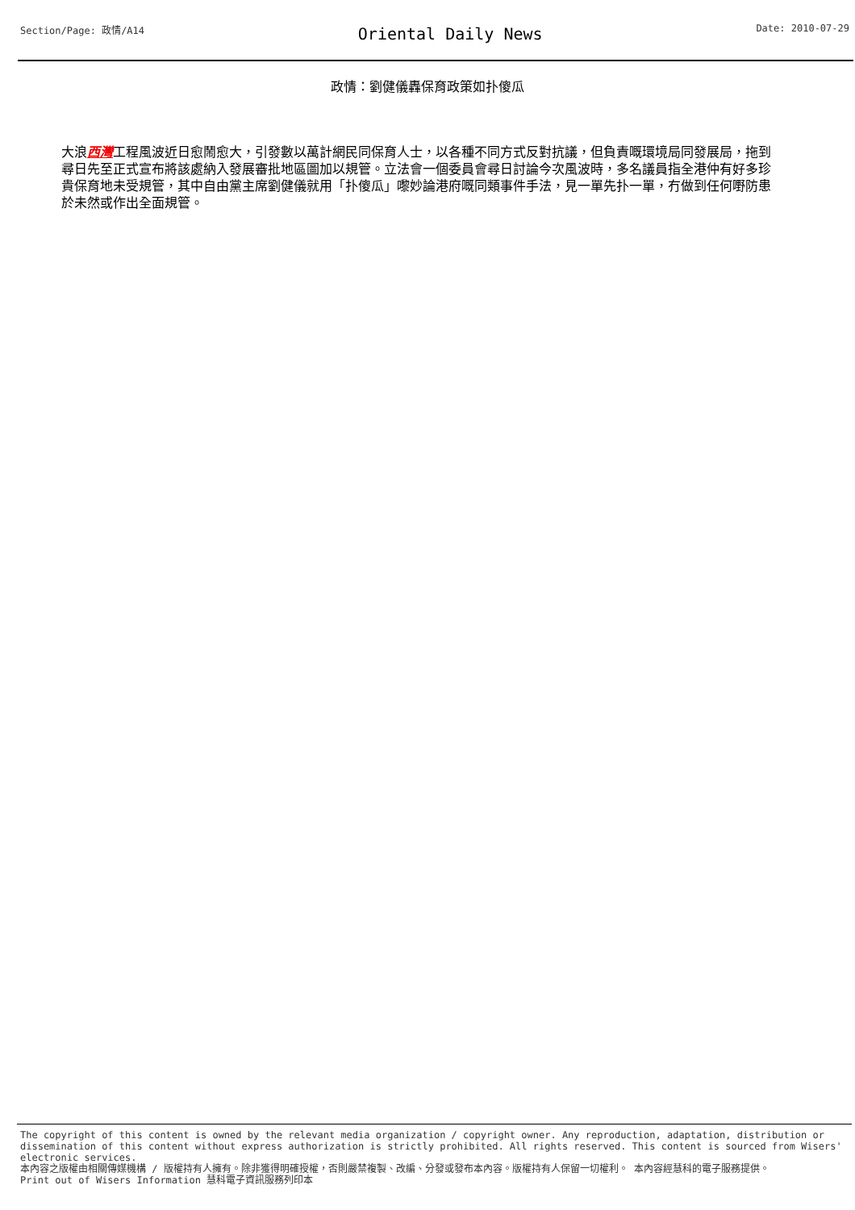Section/Page: 政情/A14 Oriental Daily News Date: 2010-07-29
政情：劉健儀轟保育政策如扑傻瓜
大浪西灣工程風波近日愈鬧愈大，引發數以萬計網民同保育人士，以各種不同方式反對抗議，但負責嘅環境局同發展局，拖到尋日先至正式宣布將該處納入發展審批地區圖加以規管。立法會一個委員會尋日討論今次風波時，多名議員指全港仲有好多珍貴保育地未受規管，其中自由黨主席劉健儀就用「扑傻瓜」嚟妙論港府嘅同類事件手法，見一單先扑一單，冇做到任何嘢防患於未然或作出全面規管。
The copyright of this content is owned by the relevant media organization / copyright owner. Any reproduction, adaptation, distribution or dissemination of this content without express authorization is strictly prohibited. All rights reserved. This content is sourced from Wisers' electronic services.
本內容之版權由相關傳媒機構 / 版權持有人擁有。除非獲得明確授權，否則嚴禁複製、改編、分發或發布本內容。版權持有人保留一切權利。 本內容經慧科的電子服務提供。
Print out of Wisers Information 慧科電子資訊服務列印本